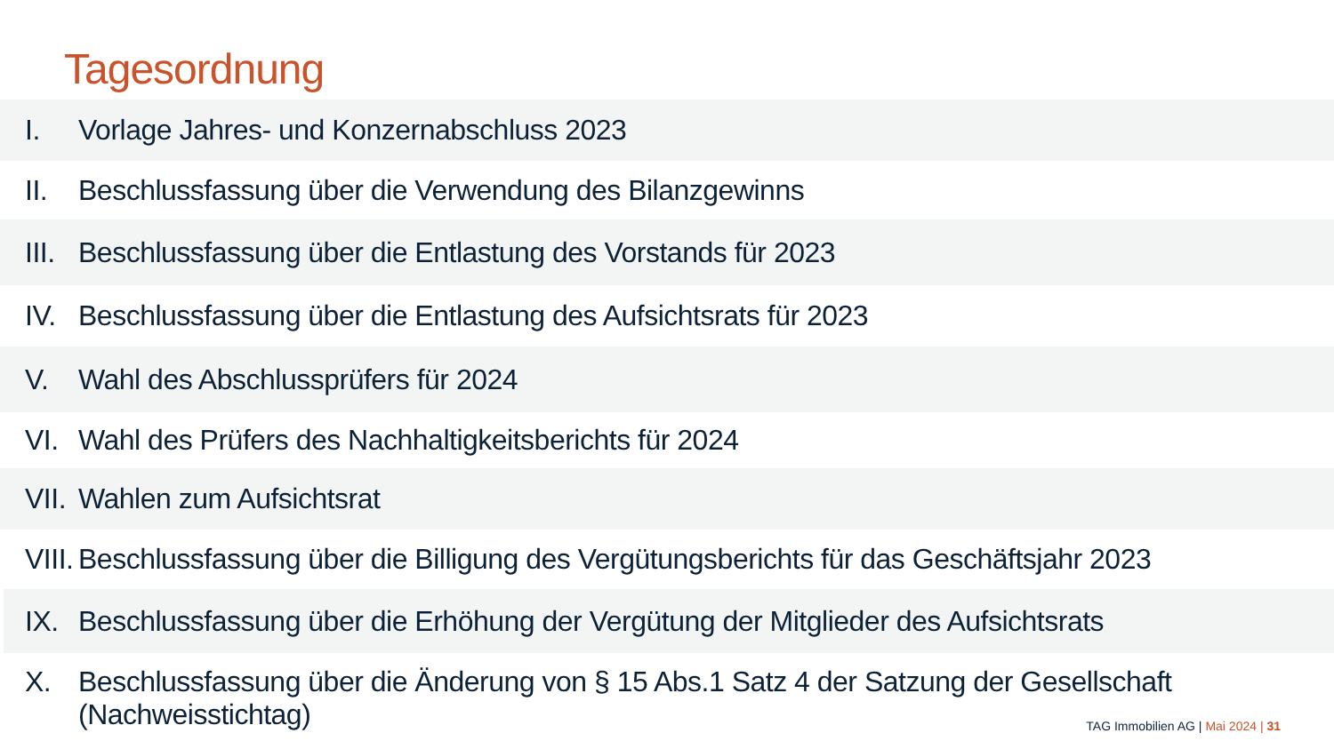Tagesordnung
I. Vorlage Jahres- und Konzernabschluss 2023
II. Beschlussfassung über die Verwendung des Bilanzgewinns
III. Beschlussfassung über die Entlastung des Vorstands für 2023
IV. Beschlussfassung über die Entlastung des Aufsichtsrats für 2023
V. Wahl des Abschlussprüfers für 2024
VI. Wahl des Prüfers des Nachhaltigkeitsberichts für 2024
VII. Wahlen zum Aufsichtsrat
VIII. Beschlussfassung über die Billigung des Vergütungsberichts für das Geschäftsjahr 2023
IX. Beschlussfassung über die Erhöhung der Vergütung der Mitglieder des Aufsichtsrats
X. Beschlussfassung über die Änderung von § 15 Abs.1 Satz 4 der Satzung der Gesellschaft
(Nachweisstichtag)
TAG Immobilien AG | Mai 2024 | 31